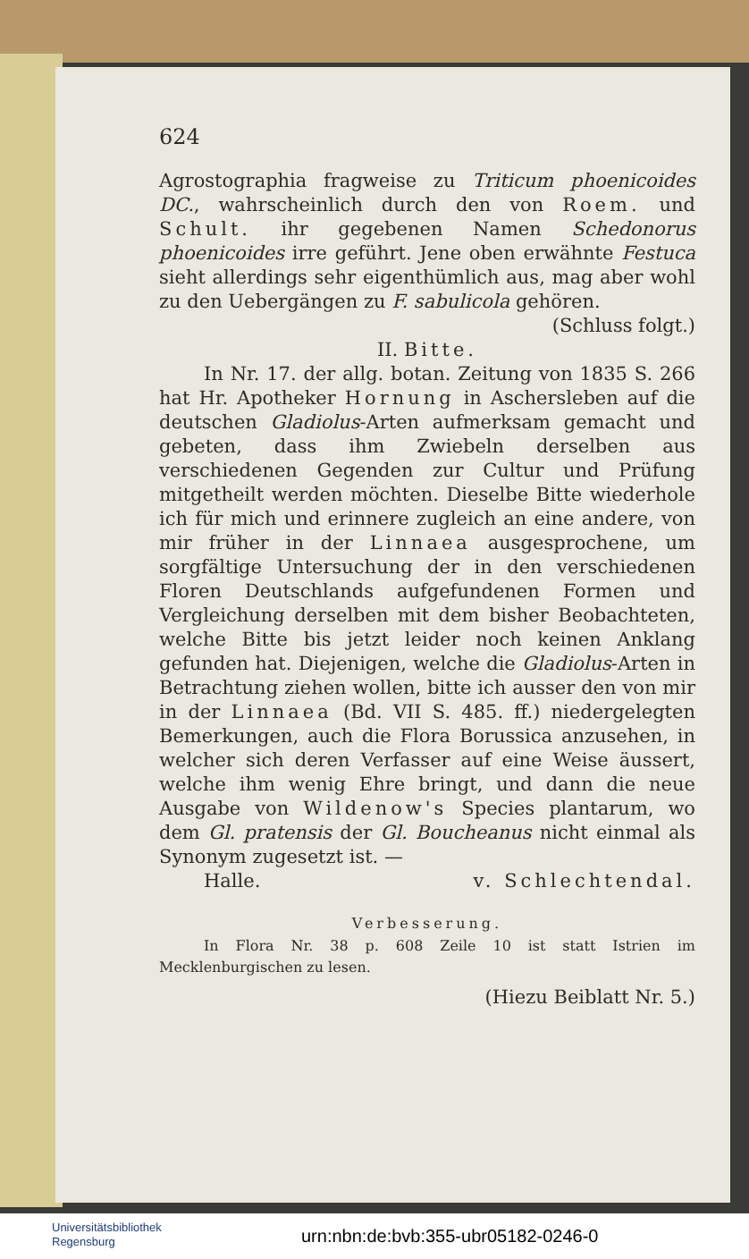624
Agrostographia fragweise zu Triticum phoenicoides DC., wahrscheinlich durch den von Roem. und Schult. ihr gegebenen Namen Schedonorus phoenicoides irre geführt. Jene oben erwähnte Festuca sieht allerdings sehr eigenthümlich aus, mag aber wohl zu den Uebergängen zu F. sabulicola gehören.
(Schluss folgt.)
II. Bitte.
In Nr. 17. der allg. botan. Zeitung von 1835 S. 266 hat Hr. Apotheker Hornung in Aschersleben auf die deutschen Gladiolus-Arten aufmerksam gemacht und gebeten, dass ihm Zwiebeln derselben aus verschiedenen Gegenden zur Cultur und Prüfung mitgetheilt werden möchten. Dieselbe Bitte wiederhole ich für mich und erinnere zugleich an eine andere, von mir früher in der Linnaea ausgesprochene, um sorgfältige Untersuchung der in den verschiedenen Floren Deutschlands aufgefundenen Formen und Vergleichung derselben mit dem bisher Beobachteten, welche Bitte bis jetzt leider noch keinen Anklang gefunden hat. Diejenigen, welche die Gladiolus-Arten in Betrachtung ziehen wollen, bitte ich ausser den von mir in der Linnaea (Bd. VII S. 485. ff.) niedergelegten Bemerkungen, auch die Flora Borussica anzusehen, in welcher sich deren Verfasser auf eine Weise äussert, welche ihm wenig Ehre bringt, und dann die neue Ausgabe von Wildenow's Species plantarum, wo dem Gl. pratensis der Gl. Boucheanus nicht einmal als Synonym zugesetzt ist. —
Halle. v. Schlechtendal.
Verbesserung.
In Flora Nr. 38 p. 608 Zeile 10 ist statt Istrien im Mecklenburgischen zu lesen.
(Hiezu Beiblatt Nr. 5.)
Universitätsbibliothek
Regensburg
urn:nbn:de:bvb:355-ubr05182-0246-0